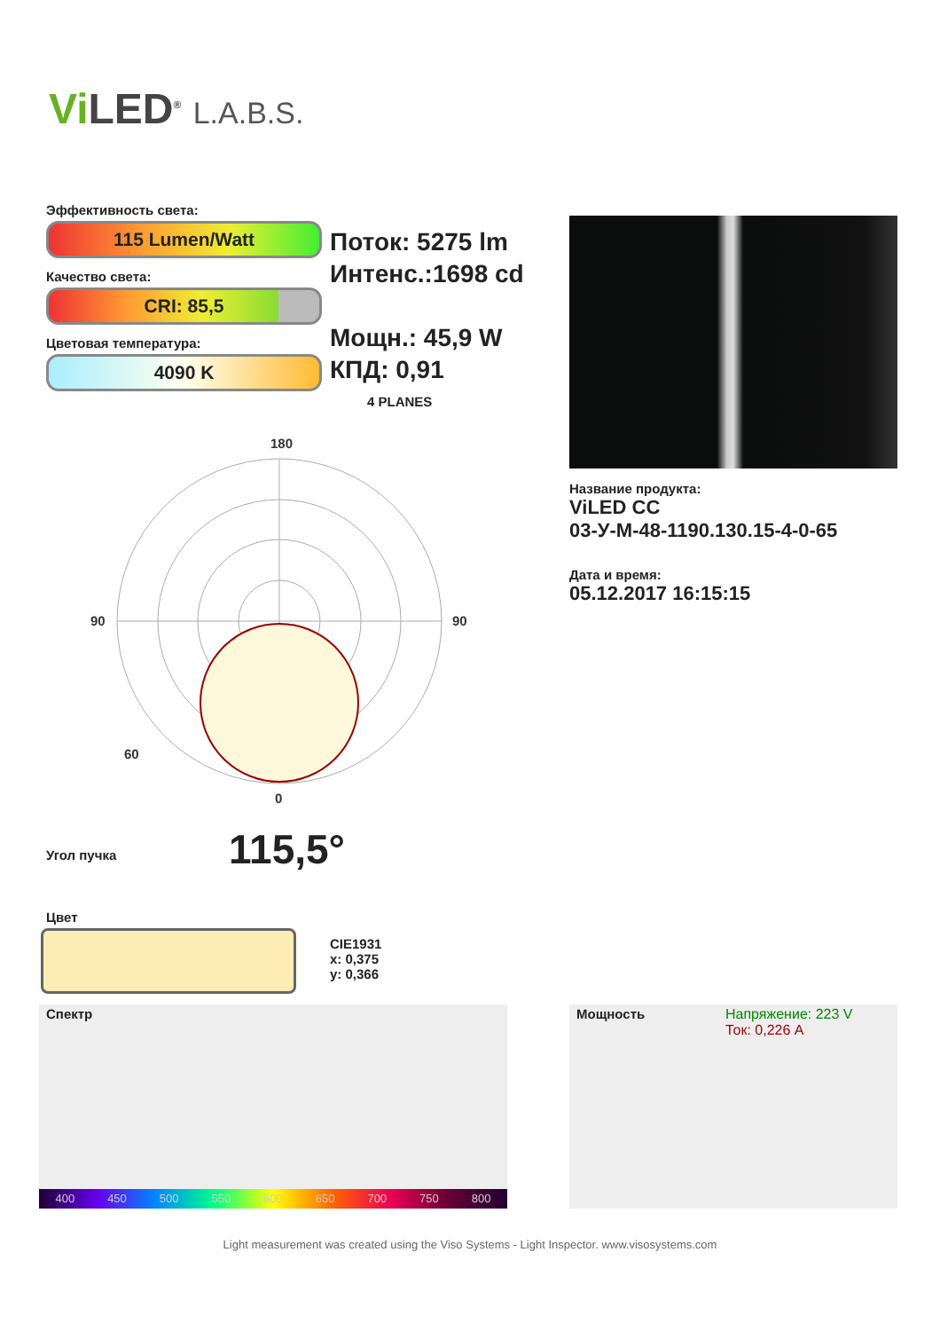Vi LED<sup>®</sup> L.A.B.S.
Эффективность света:
115 Lumen/Watt
Качество света:
CRI: 85,5
Цветовая температура:
4090 K
Поток: 5275 lm
Интенс.:1698 cd
Мощн.: 45,9 W
КПД: 0,91
4 PLANES
Название продукта:
ViLED CC
03-У-М-48-1190.130.15-4-0-65
Дата и время:
05.12.2017 16:15:15
180
90
90
0
60
Угол пучка 115,5°
Цвет
CIE1931
x: 0,375
y: 0,366
Спектр
400 450 500 550 600 650 700 750 800
Мощность
Напряжение: 223 V
Ток: 0,226 A
Light measurement was created using the Viso Systems - Light Inspector. www.visosystems.com